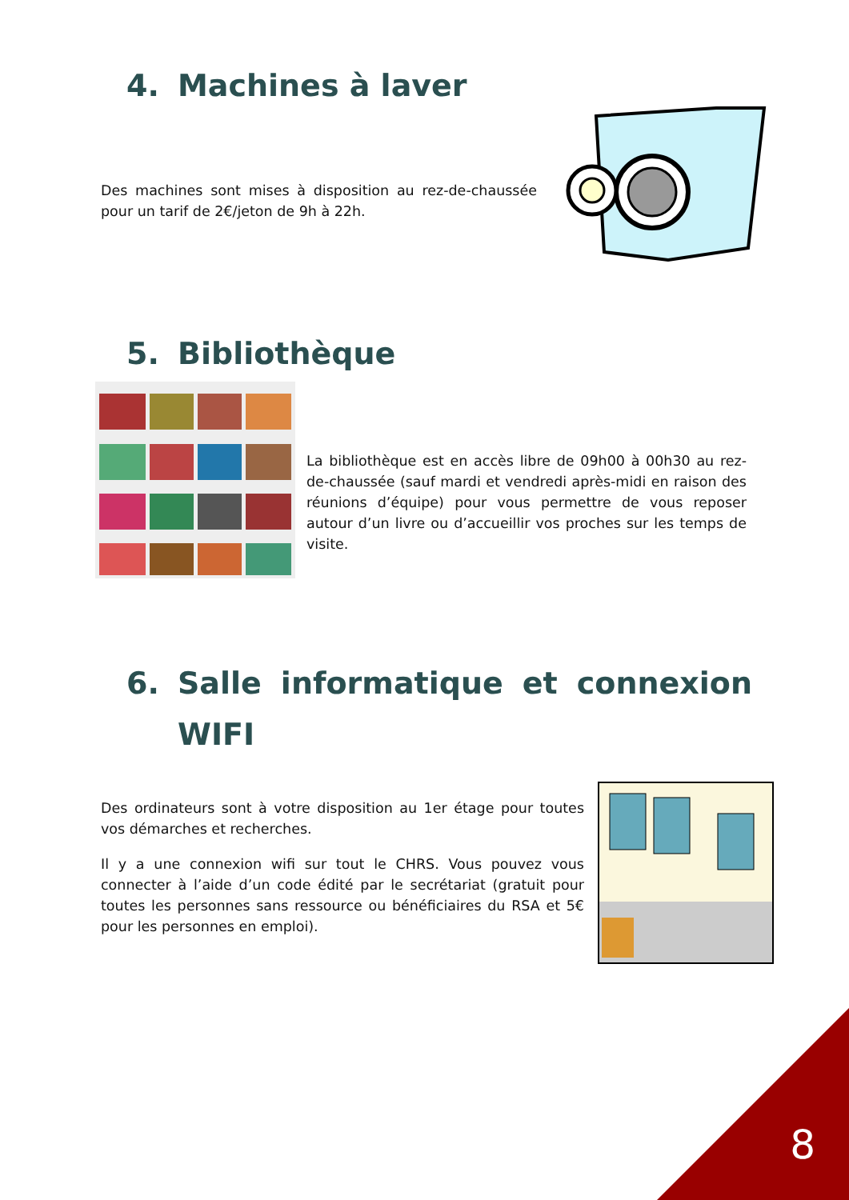4. Machines à laver
Des machines sont mises à disposition au rez-de-chaussée pour un tarif de 2€/jeton de 9h à 22h.
5. Bibliothèque
La bibliothèque est en accès libre de 09h00 à 00h30 au rez-de-chaussée (sauf mardi et vendredi après-midi en raison des réunions d’équipe) pour vous permettre de vous reposer autour d’un livre ou d’accueillir vos proches sur les temps de visite.
6. Salle informatique et connexion WIFI
Des ordinateurs sont à votre disposition au 1er étage pour toutes vos démarches et recherches.
Il y a une connexion wifi sur tout le CHRS. Vous pouvez vous connecter à l’aide d’un code édité par le secrétariat (gratuit pour toutes les personnes sans ressource ou bénéficiaires du RSA et 5€ pour les personnes en emploi).
8